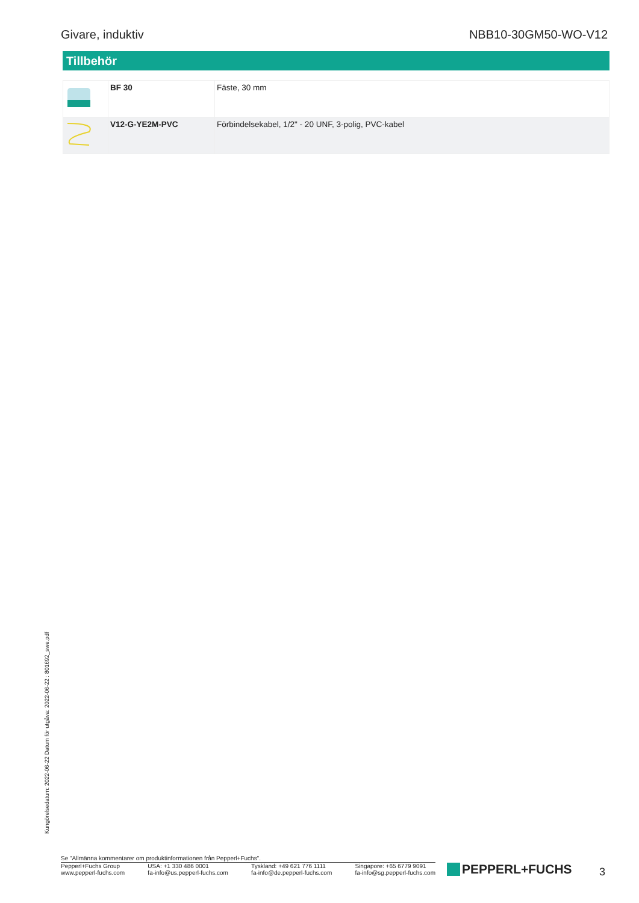Givare, induktiv NBB10-30GM50-WO-V12
Tillbehör
| | BF 30 | Fäste, 30 mm |
| | V12-G-YE2M-PVC | Förbindelsekabel, 1/2" - 20 UNF, 3-polig, PVC-kabel |
Kungörelsedatum: 2022-06-22 Datum för utgåva: 2022-06-22 : 801692_swe.pdf
Se "Allmänna kommentarer om produktinformationen från Pepperl+Fuchs".
Pepperl+Fuchs Group
www.pepperl-fuchs.com
USA: +1 330 486 0001
fa-info@us.pepperl-fuchs.com
Tyskland: +49 621 776 1111
fa-info@de.pepperl-fuchs.com
Singapore: +65 6779 9091
fa-info@sg.pepperl-fuchs.com
PEPPERL+FUCHS 3